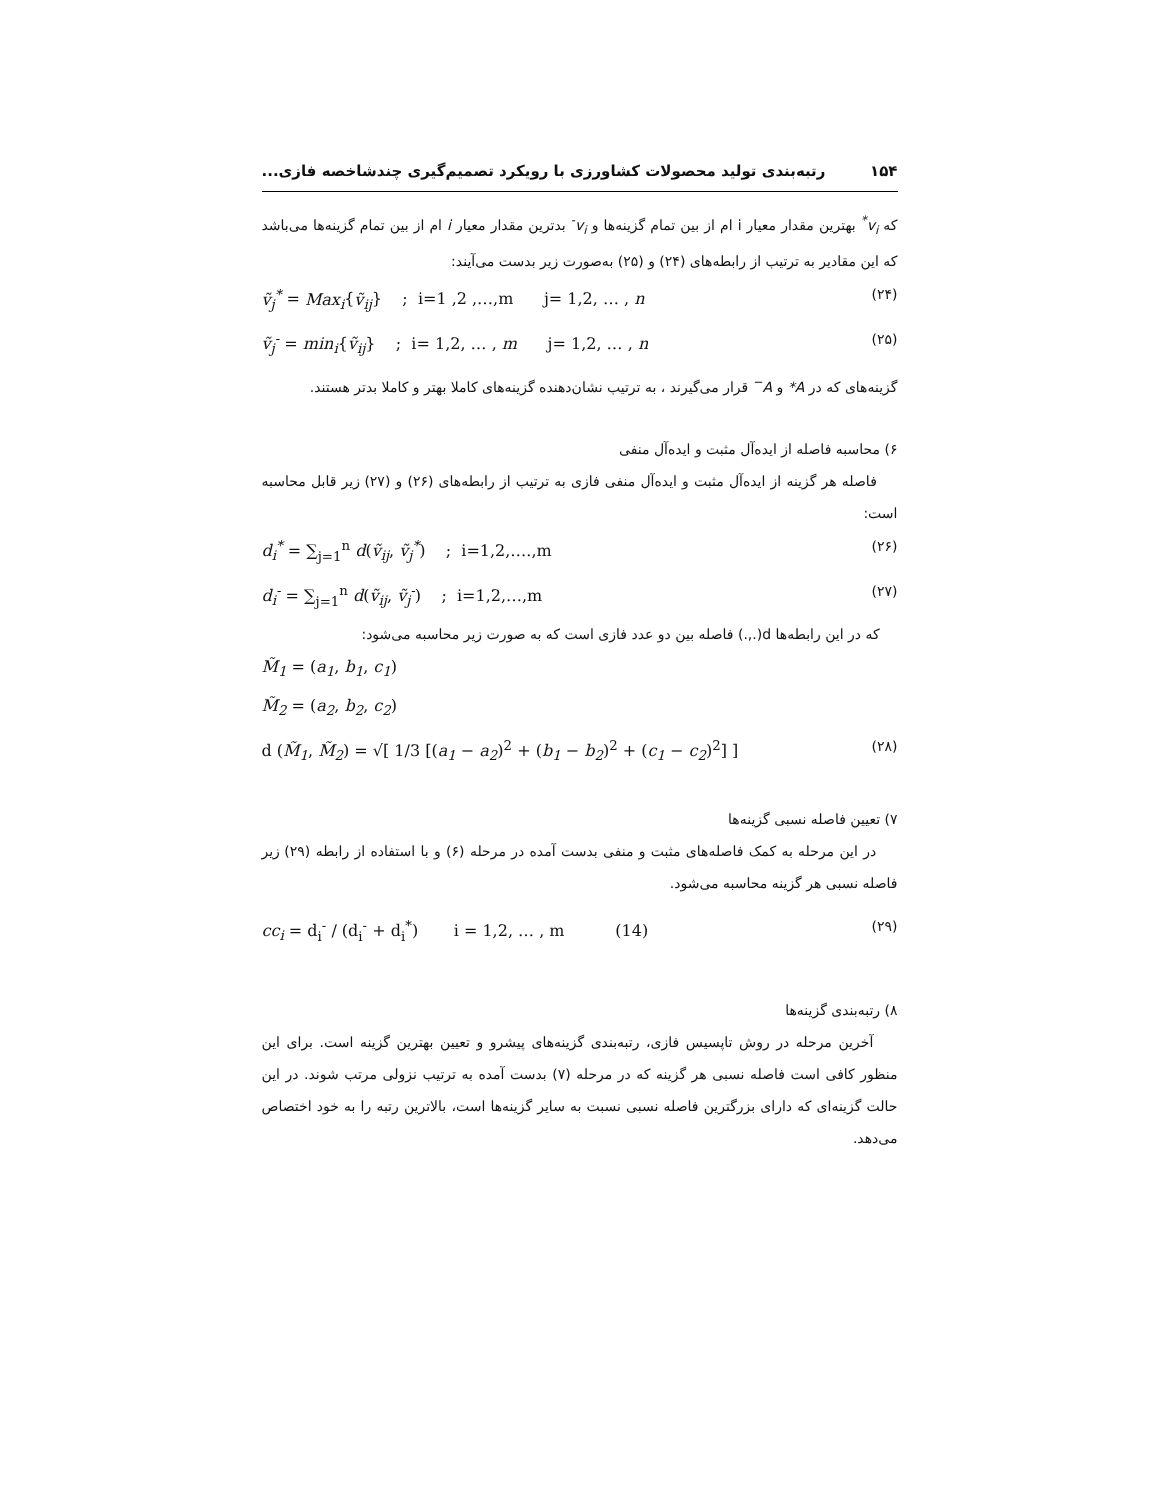۱۵۴ رتبه‌بندی تولید محصولات کشاورزی با رویکرد تصمیم‌گیری چندشاخصه فازی...
که v<sub>i</sub><sup>*</sup> بهترین مقدار معیار i ام از بین تمام گزینه‌ها و v<sub>i</sub><sup>-</sup> بدترین مقدار معیار i ام از بین تمام گزینه‌ها می‌باشد که این مقادیر به ترتیب از رابطه‌های (۲۴) و (۲۵) به‌صورت زیر بدست می‌آیند:
ṽ<sub>j</sub><sup>*</sup> = Max<sub>i</sub>{ṽ<sub>ij</sub>} ; i=1 ,2 ,…,m j= 1,2, … , n (۲۴)
ṽ<sub>j</sub><sup>-</sup> = min<sub>i</sub>{ṽ<sub>ij</sub>} ; i= 1,2, … , m j= 1,2, … , n (۲۵)
گزینه‌های که در A* و A<sup>−</sup> قرار می‌گیرند ، به ترتیب نشان‌دهنده گزینه‌های کاملا بهتر و کاملا بدتر هستند.
۶) محاسبه فاصله از ایده‌آل مثبت و ایده‌آل منفی
فاصله هر گزینه از ایده‌آل مثبت و ایده‌آل منفی فازی به ترتیب از رابطه‌های (۲۶) و (۲۷) زیر قابل محاسبه است:
d<sub>i</sub><sup>*</sup> = ∑<sub>j=1</sub><sup>n</sup> d(ṽ<sub>ij</sub>, ṽ<sub>j</sub><sup>*</sup>) ; i=1,2,….,m (۲۶)
d<sub>i</sub><sup>-</sup> = ∑<sub>j=1</sub><sup>n</sup> d(ṽ<sub>ij</sub>, ṽ<sub>j</sub><sup>-</sup>) ; i=1,2,…,m (۲۷)
که در این رابطه‌ها d(.,.) فاصله بین دو عدد فازی است که به صورت زیر محاسبه می‌شود:
M̃<sub>1</sub> = (a<sub>1</sub>, b<sub>1</sub>, c<sub>1</sub>)
M̃<sub>2</sub> = (a<sub>2</sub>, b<sub>2</sub>, c<sub>2</sub>)
d (M̃<sub>1</sub>, M̃<sub>2</sub>) = √[ 1/3 [(a<sub>1</sub> − a<sub>2</sub>)<sup>2</sup> + (b<sub>1</sub> − b<sub>2</sub>)<sup>2</sup> + (c<sub>1</sub> − c<sub>2</sub>)<sup>2</sup>] ] (۲۸)
۷) تعیین فاصله نسبی گزینه‌ها
در این مرحله به کمک فاصله‌های مثبت و منفی بدست آمده در مرحله (۶) و با استفاده از رابطه (۲۹) زیر فاصله نسبی هر گزینه محاسبه می‌شود.
cc<sub>i</sub> = d<sub>i</sub><sup>-</sup> / (d<sub>i</sub><sup>-</sup> + d<sub>i</sub><sup>*</sup>) i = 1,2, … , m (14) (۲۹)
۸) رتبه‌بندی گزینه‌ها
آخرین مرحله در روش تاپسیس فازی، رتبه‌بندی گزینه‌های پیشرو و تعیین بهترین گزینه است. برای این منظور کافی است فاصله نسبی هر گزینه که در مرحله (۷) بدست آمده به ترتیب نزولی مرتب شوند. در این حالت گزینه‌ای که دارای بزرگترین فاصله نسبی نسبت به سایر گزینه‌ها است، بالاترین رتبه را به خود اختصاص می‌دهد.